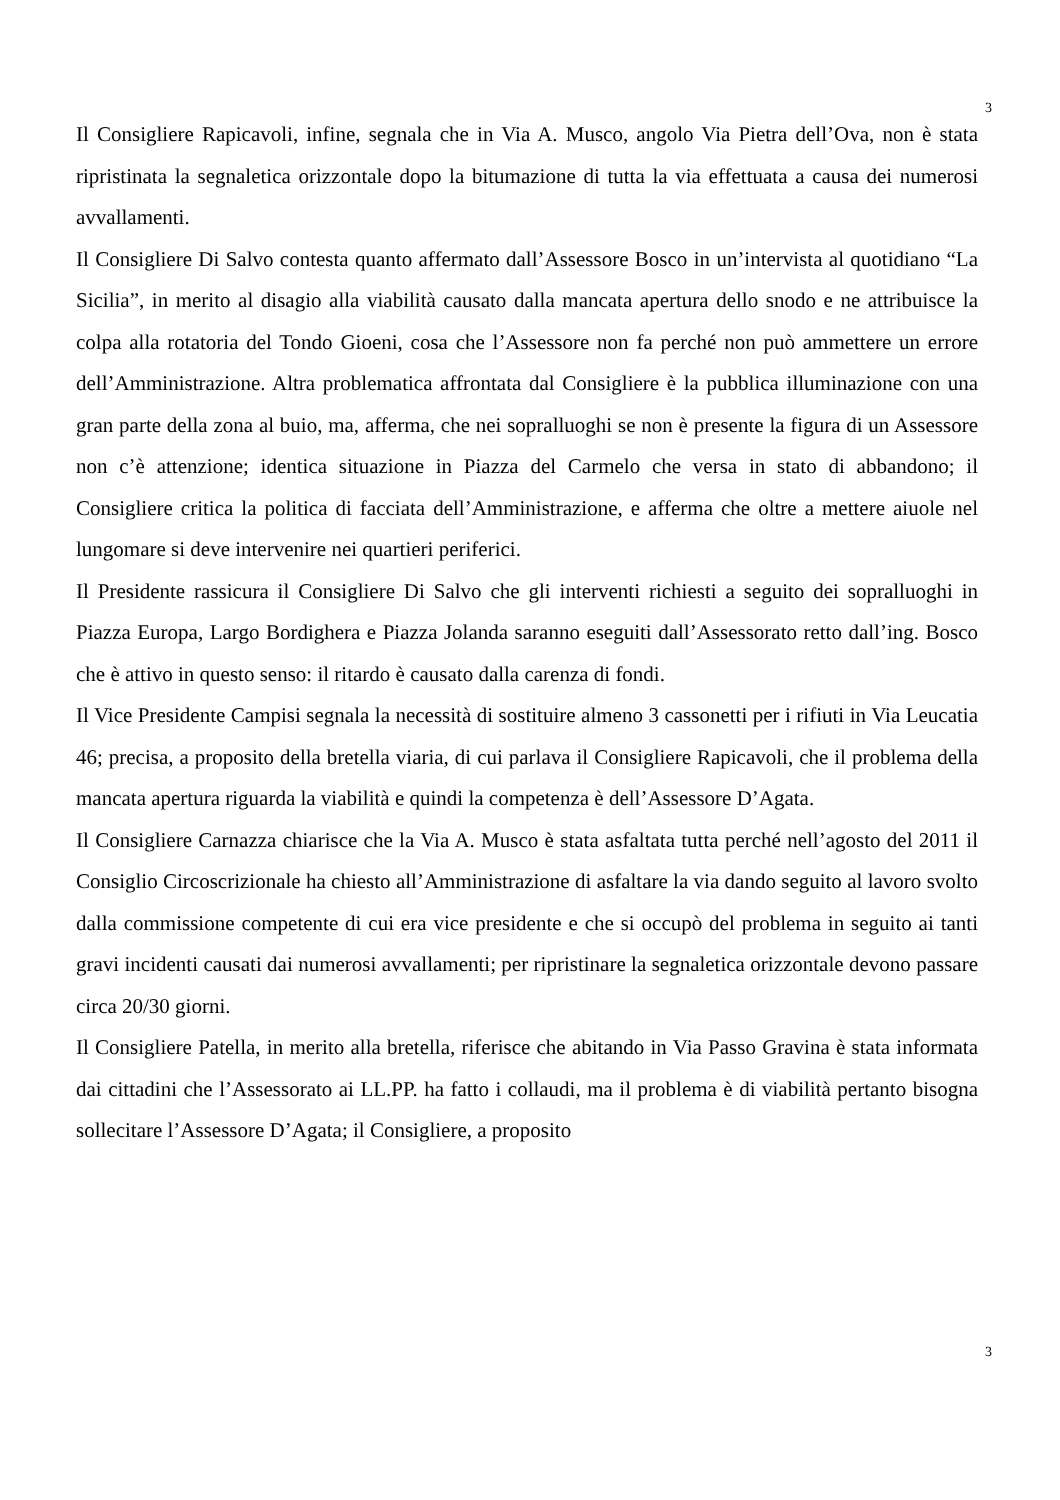3
Il Consigliere Rapicavoli, infine, segnala che in Via A. Musco, angolo Via Pietra dell’Ova, non è stata ripristinata la segnaletica orizzontale dopo la bitumazione di tutta la via effettuata a causa dei numerosi avvallamenti.
Il Consigliere Di Salvo contesta quanto affermato dall’Assessore Bosco in un’intervista al quotidiano “La Sicilia”, in merito al disagio alla viabilità causato dalla mancata apertura dello snodo e ne attribuisce la colpa alla rotatoria del Tondo Gioeni, cosa che l’Assessore non fa perché non può ammettere un errore dell’Amministrazione. Altra problematica affrontata dal Consigliere è la pubblica illuminazione con una gran parte della zona al buio, ma, afferma, che nei sopralluoghi se non è presente la figura di un Assessore non c’è attenzione; identica situazione in Piazza del Carmelo che versa in stato di abbandono; il Consigliere critica la politica di facciata dell’Amministrazione, e afferma che oltre a mettere aiuole nel lungomare si deve intervenire nei quartieri periferici.
Il Presidente rassicura il Consigliere Di Salvo che gli interventi richiesti a seguito dei sopralluoghi in Piazza Europa, Largo Bordighera e Piazza Jolanda saranno eseguiti dall’Assessorato retto dall’ing. Bosco che è attivo in questo senso: il ritardo è causato dalla carenza di fondi.
Il Vice Presidente Campisi segnala la necessità di sostituire almeno 3 cassonetti per i rifiuti in Via Leucatia 46; precisa, a proposito della bretella viaria, di cui parlava il Consigliere Rapicavoli, che il problema della mancata apertura riguarda la viabilità e quindi la competenza è dell’Assessore D’Agata.
Il Consigliere Carnazza chiarisce che la Via A. Musco è stata asfaltata tutta perché nell’agosto del 2011 il Consiglio Circoscrizionale ha chiesto all’Amministrazione di asfaltare la via dando seguito al lavoro svolto dalla commissione competente di cui era vice presidente e che si occupò del problema in seguito ai tanti gravi incidenti causati dai numerosi avvallamenti; per ripristinare la segnaletica orizzontale devono passare circa 20/30 giorni.
Il Consigliere Patella, in merito alla bretella, riferisce che abitando in Via Passo Gravina è stata informata dai cittadini che l’Assessorato ai LL.PP. ha fatto i collaudi, ma il problema è di viabilità pertanto bisogna sollecitare l’Assessore D’Agata; il Consigliere, a proposito
3